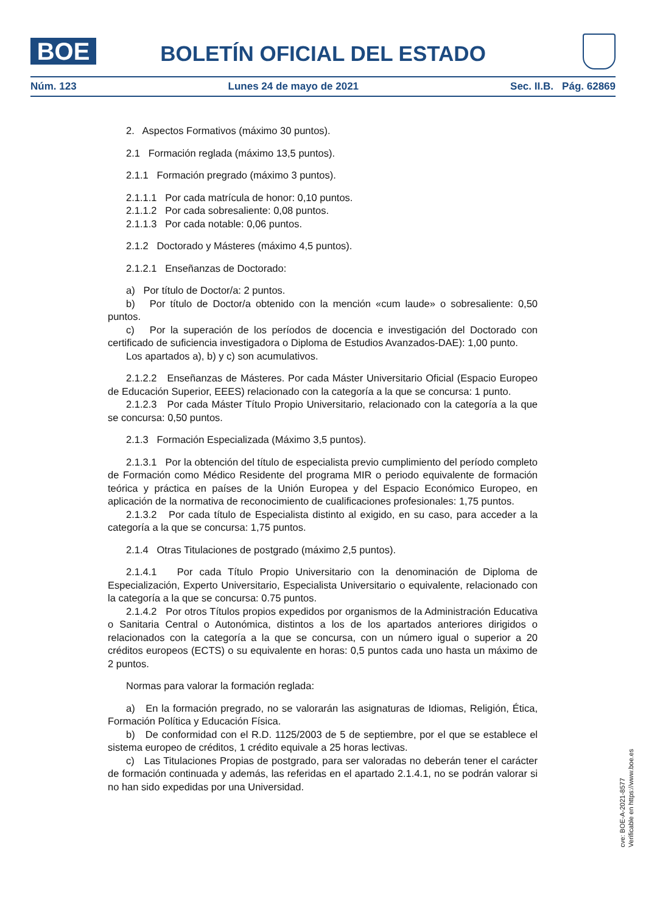BOE
BOLETÍN OFICIAL DEL ESTADO
Núm. 123 Lunes 24 de mayo de 2021 Sec. II.B. Pág. 62869
2. Aspectos Formativos (máximo 30 puntos).
2.1 Formación reglada (máximo 13,5 puntos).
2.1.1 Formación pregrado (máximo 3 puntos).
2.1.1.1 Por cada matrícula de honor: 0,10 puntos.
2.1.1.2 Por cada sobresaliente: 0,08 puntos.
2.1.1.3 Por cada notable: 0,06 puntos.
2.1.2 Doctorado y Másteres (máximo 4,5 puntos).
2.1.2.1 Enseñanzas de Doctorado:
a) Por título de Doctor/a: 2 puntos.
b) Por título de Doctor/a obtenido con la mención «cum laude» o sobresaliente: 0,50 puntos.
c) Por la superación de los períodos de docencia e investigación del Doctorado con certificado de suficiencia investigadora o Diploma de Estudios Avanzados-DAE): 1,00 punto.
Los apartados a), b) y c) son acumulativos.
2.1.2.2 Enseñanzas de Másteres. Por cada Máster Universitario Oficial (Espacio Europeo de Educación Superior, EEES) relacionado con la categoría a la que se concursa: 1 punto.
2.1.2.3 Por cada Máster Título Propio Universitario, relacionado con la categoría a la que se concursa: 0,50 puntos.
2.1.3 Formación Especializada (Máximo 3,5 puntos).
2.1.3.1 Por la obtención del título de especialista previo cumplimiento del período completo de Formación como Médico Residente del programa MIR o periodo equivalente de formación teórica y práctica en países de la Unión Europea y del Espacio Económico Europeo, en aplicación de la normativa de reconocimiento de cualificaciones profesionales: 1,75 puntos.
2.1.3.2 Por cada título de Especialista distinto al exigido, en su caso, para acceder a la categoría a la que se concursa: 1,75 puntos.
2.1.4 Otras Titulaciones de postgrado (máximo 2,5 puntos).
2.1.4.1 Por cada Título Propio Universitario con la denominación de Diploma de Especialización, Experto Universitario, Especialista Universitario o equivalente, relacionado con la categoría a la que se concursa: 0.75 puntos.
2.1.4.2 Por otros Títulos propios expedidos por organismos de la Administración Educativa o Sanitaria Central o Autonómica, distintos a los de los apartados anteriores dirigidos o relacionados con la categoría a la que se concursa, con un número igual o superior a 20 créditos europeos (ECTS) o su equivalente en horas: 0,5 puntos cada uno hasta un máximo de 2 puntos.
Normas para valorar la formación reglada:
a) En la formación pregrado, no se valorarán las asignaturas de Idiomas, Religión, Ética, Formación Política y Educación Física.
b) De conformidad con el R.D. 1125/2003 de 5 de septiembre, por el que se establece el sistema europeo de créditos, 1 crédito equivale a 25 horas lectivas.
c) Las Titulaciones Propias de postgrado, para ser valoradas no deberán tener el carácter de formación continuada y además, las referidas en el apartado 2.1.4.1, no se podrán valorar si no han sido expedidas por una Universidad.
cve: BOE-A-2021-8577
Verificable en https://www.boe.es